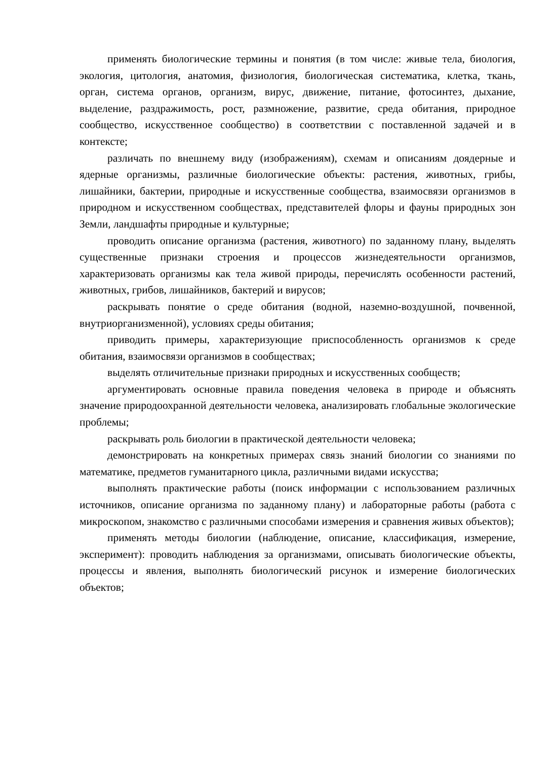применять биологические термины и понятия (в том числе: живые тела, биология, экология, цитология, анатомия, физиология, биологическая систематика, клетка, ткань, орган, система органов, организм, вирус, движение, питание, фотосинтез, дыхание, выделение, раздражимость, рост, размножение, развитие, среда обитания, природное сообщество, искусственное сообщество) в соответствии с поставленной задачей и в контексте;
различать по внешнему виду (изображениям), схемам и описаниям доядерные и ядерные организмы, различные биологические объекты: растения, животных, грибы, лишайники, бактерии, природные и искусственные сообщества, взаимосвязи организмов в природном и искусственном сообществах, представителей флоры и фауны природных зон Земли, ландшафты природные и культурные;
проводить описание организма (растения, животного) по заданному плану, выделять существенные признаки строения и процессов жизнедеятельности организмов, характеризовать организмы как тела живой природы, перечислять особенности растений, животных, грибов, лишайников, бактерий и вирусов;
раскрывать понятие о среде обитания (водной, наземно-воздушной, почвенной, внутриорганизменной), условиях среды обитания;
приводить примеры, характеризующие приспособленность организмов к среде обитания, взаимосвязи организмов в сообществах;
выделять отличительные признаки природных и искусственных сообществ;
аргументировать основные правила поведения человека в природе и объяснять значение природоохранной деятельности человека, анализировать глобальные экологические проблемы;
раскрывать роль биологии в практической деятельности человека;
демонстрировать на конкретных примерах связь знаний биологии со знаниями по математике, предметов гуманитарного цикла, различными видами искусства;
выполнять практические работы (поиск информации с использованием различных источников, описание организма по заданному плану) и лабораторные работы (работа с микроскопом, знакомство с различными способами измерения и сравнения живых объектов);
применять методы биологии (наблюдение, описание, классификация, измерение, эксперимент): проводить наблюдения за организмами, описывать биологические объекты, процессы и явления, выполнять биологический рисунок и измерение биологических объектов;